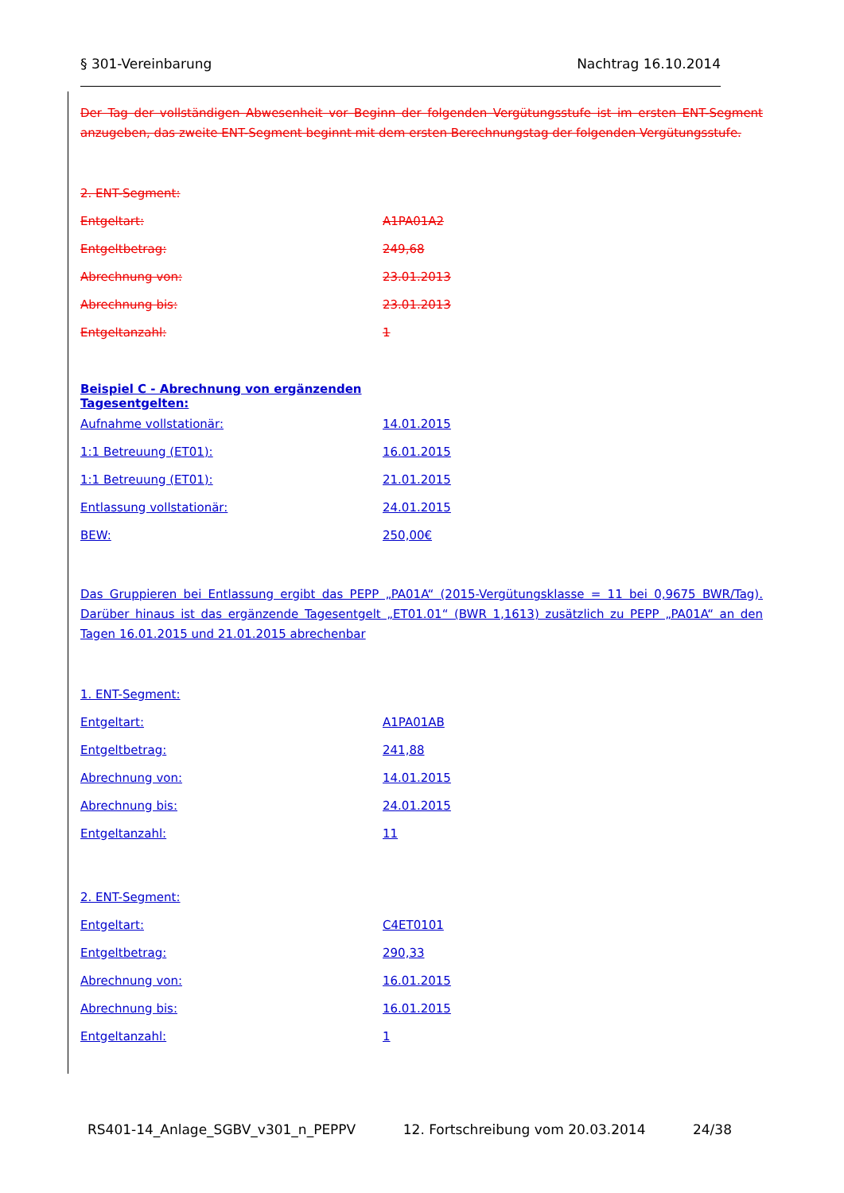§ 301-Vereinbarung Nachtrag 16.10.2014
Der Tag der vollständigen Abwesenheit vor Beginn der folgenden Vergütungsstufe ist im ersten ENT-Segment anzugeben, das zweite ENT-Segment beginnt mit dem ersten Berechnungstag der folgenden Vergütungsstufe.
2. ENT-Segment:
Entgeltart: A1PA01A2
Entgeltbetrag: 249,68
Abrechnung von: 23.01.2013
Abrechnung bis: 23.01.2013
Entgeltanzahl: 1
Beispiel C - Abrechnung von ergänzenden Tagesentgelten:
Aufnahme vollstationär: 14.01.2015
1:1 Betreuung (ET01): 16.01.2015
1:1 Betreuung (ET01): 21.01.2015
Entlassung vollstationär: 24.01.2015
BEW: 250,00€
Das Gruppieren bei Entlassung ergibt das PEPP „PA01A“ (2015-Vergütungsklasse = 11 bei 0,9675 BWR/Tag). Darüber hinaus ist das ergänzende Tagesentgelt „ET01.01“ (BWR 1,1613) zusätzlich zu PEPP „PA01A“ an den Tagen 16.01.2015 und 21.01.2015 abrechenbar
1. ENT-Segment:
Entgeltart: A1PA01AB
Entgeltbetrag: 241,88
Abrechnung von: 14.01.2015
Abrechnung bis: 24.01.2015
Entgeltanzahl: 11
2. ENT-Segment:
Entgeltart: C4ET0101
Entgeltbetrag: 290,33
Abrechnung von: 16.01.2015
Abrechnung bis: 16.01.2015
Entgeltanzahl: 1
RS401-14_Anlage_SGBV_v301_n_PEPPV 12. Fortschreibung vom 20.03.2014 24/38